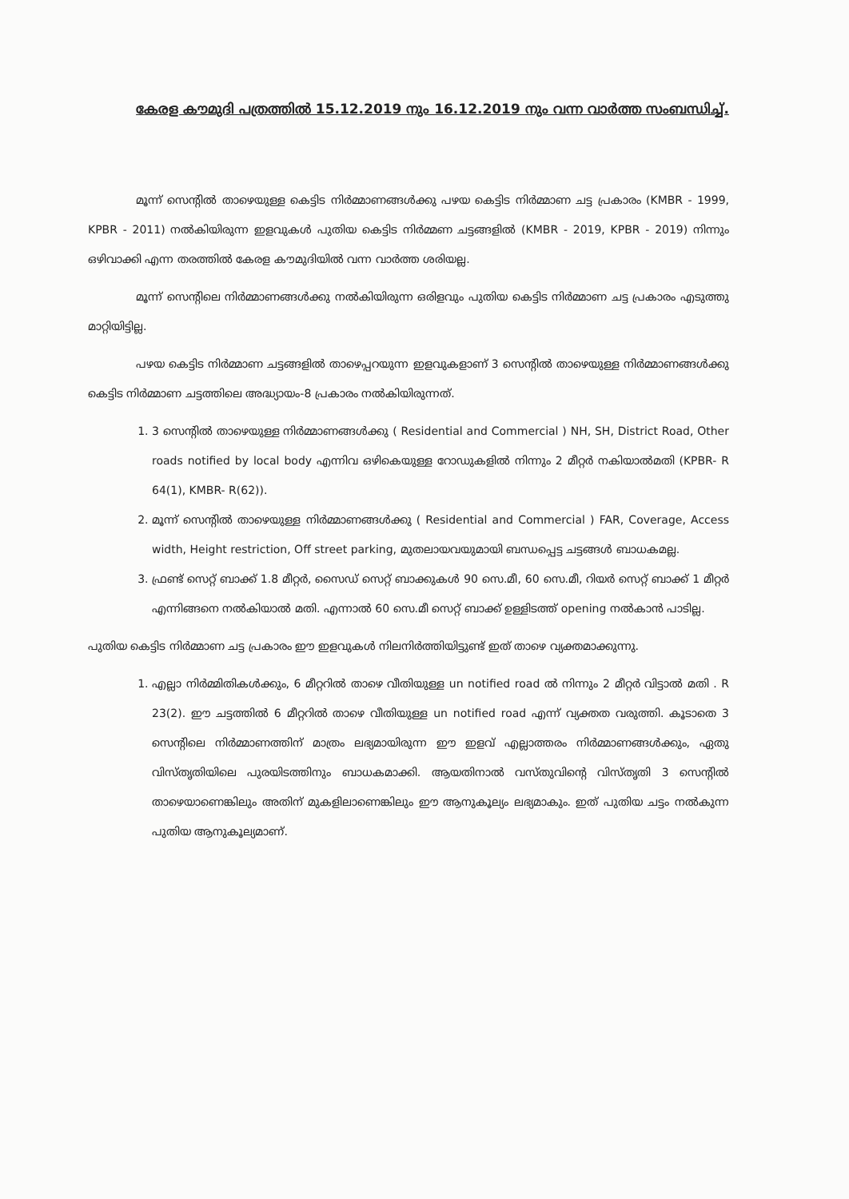കേരള കൗമുദി പത്രത്തിൽ 15.12.2019 നും 16.12.2019 നും വന്ന വാർത്ത സംബന്ധിച്ച്.
മൂന്ന് സെന്റിൽ താഴെയുള്ള കെട്ടിട നിർമ്മാണങ്ങൾക്കു പഴയ കെട്ടിട നിർമ്മാണ ചട്ട പ്രകാരം (KMBR - 1999, KPBR - 2011) നൽകിയിരുന്ന ഇളവുകൾ പുതിയ കെട്ടിട നിർമ്മണ ചട്ടങ്ങളിൽ (KMBR - 2019, KPBR - 2019) നിന്നും ഒഴിവാക്കി എന്ന തരത്തിൽ കേരള കൗമുദിയിൽ വന്ന വാർത്ത ശരിയല്ല.
മൂന്ന് സെന്റിലെ നിർമ്മാണങ്ങൾക്കു നൽകിയിരുന്ന ഒരിളവും പുതിയ കെട്ടിട നിർമ്മാണ ചട്ട പ്രകാരം എടുത്തു മാറ്റിയിട്ടില്ല.
പഴയ കെട്ടിട നിർമ്മാണ ചട്ടങ്ങളിൽ താഴെപ്പറയുന്ന ഇളവുകളാണ് 3 സെന്റിൽ താഴെയുള്ള നിർമ്മാണങ്ങൾക്കു കെട്ടിട നിർമ്മാണ ചട്ടത്തിലെ അദ്ധ്യായം-8 പ്രകാരം നൽകിയിരുന്നത്.
1. 3 സെന്റിൽ താഴെയുള്ള നിർമ്മാണങ്ങൾക്കു ( Residential and Commercial ) NH, SH, District Road, Other roads notified by local body എന്നിവ ഒഴികെയുള്ള റോഡുകളിൽ നിന്നും 2 മീറ്റർ നകിയാൽമതി (KPBR- R 64(1), KMBR- R(62)).
2. മൂന്ന് സെന്റിൽ താഴെയുള്ള നിർമ്മാണങ്ങൾക്കു ( Residential and Commercial ) FAR, Coverage, Access width, Height restriction, Off street parking, മുതലായവയുമായി ബന്ധപ്പെട്ട ചട്ടങ്ങൾ ബാധകമല്ല.
3. ഫ്രണ്ട് സെറ്റ് ബാക്ക് 1.8 മീറ്റർ, സൈഡ് സെറ്റ് ബാക്കുകൾ 90 സെ.മീ, 60 സെ.മീ, റിയർ സെറ്റ് ബാക്ക് 1 മീറ്റർ എന്നിങ്ങനെ നൽകിയാൽ മതി. എന്നാൽ 60 സെ.മീ സെറ്റ് ബാക്ക് ഉള്ളിടത്ത് opening നൽകാൻ പാടില്ല.
പുതിയ കെട്ടിട നിർമ്മാണ ചട്ട പ്രകാരം ഈ ഇളവുകൾ നിലനിർത്തിയിട്ടുണ്ട് ഇത് താഴെ വ്യക്തമാക്കുന്നു.
1. എല്ലാ നിർമ്മിതികൾക്കും, 6 മീറ്ററിൽ താഴെ വീതിയുള്ള un notified road ൽ നിന്നും 2 മീറ്റർ വിട്ടാൽ മതി . R 23(2). ഈ ചട്ടത്തിൽ 6 മീറ്ററിൽ താഴെ വീതിയുള്ള un notified road എന്ന് വ്യക്തത വരുത്തി. കൂടാതെ 3 സെന്റിലെ നിർമ്മാണത്തിന് മാത്രം ലഭ്യമായിരുന്ന ഈ ഇളവ് എല്ലാത്തരം നിർമ്മാണങ്ങൾക്കും, ഏതു വിസ്തൃതിയിലെ പുരയിടത്തിനും ബാധകമാക്കി. ആയതിനാൽ വസ്തുവിന്റെ വിസ്തൃതി 3 സെന്റിൽ താഴെയാണെങ്കിലും അതിന് മുകളിലാണെങ്കിലും ഈ ആനുകൂല്യം ലഭ്യമാകും. ഇത് പുതിയ ചട്ടം നൽകുന്ന പുതിയ ആനുകൂല്യമാണ്.